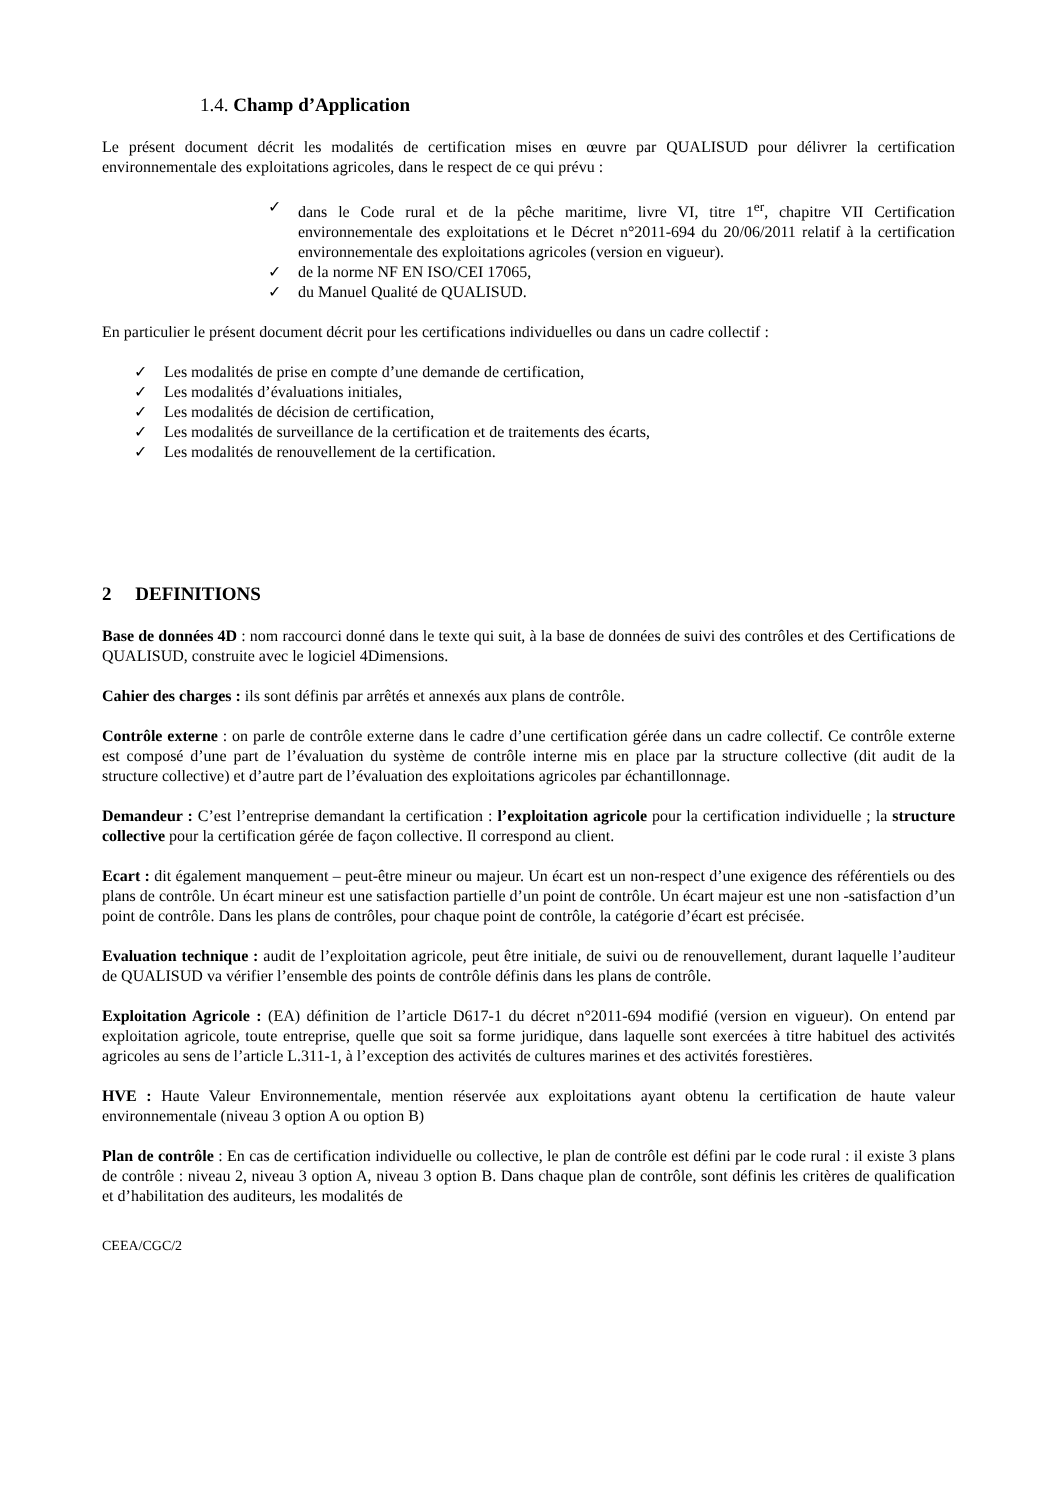1.4. Champ d’Application
Le présent document décrit les modalités de certification mises en œuvre par QUALISUD pour délivrer la certification environnementale des exploitations agricoles, dans le respect de ce qui prévu :
✓ dans le Code rural et de la pêche maritime, livre VI, titre 1<sup>er</sup>, chapitre VII Certification environnementale des exploitations et le Décret n°2011-694 du 20/06/2011 relatif à la certification environnementale des exploitations agricoles (version en vigueur).
✓ de la norme NF EN ISO/CEI 17065,
✓ du Manuel Qualité de QUALISUD.
En particulier le présent document décrit pour les certifications individuelles ou dans un cadre collectif :
✓ Les modalités de prise en compte d’une demande de certification,
✓ Les modalités d’évaluations initiales,
✓ Les modalités de décision de certification,
✓ Les modalités de surveillance de la certification et de traitements des écarts,
✓ Les modalités de renouvellement de la certification.
2 DEFINITIONS
Base de données 4D : nom raccourci donné dans le texte qui suit, à la base de données de suivi des contrôles et des Certifications de QUALISUD, construite avec le logiciel 4Dimensions.
Cahier des charges : ils sont définis par arrêtés et annexés aux plans de contrôle.
Contrôle externe : on parle de contrôle externe dans le cadre d’une certification gérée dans un cadre collectif. Ce contrôle externe est composé d’une part de l’évaluation du système de contrôle interne mis en place par la structure collective (dit audit de la structure collective) et d’autre part de l’évaluation des exploitations agricoles par échantillonnage.
Demandeur : C’est l’entreprise demandant la certification : l’exploitation agricole pour la certification individuelle ; la structure collective pour la certification gérée de façon collective. Il correspond au client.
Ecart : dit également manquement – peut-être mineur ou majeur. Un écart est un non-respect d’une exigence des référentiels ou des plans de contrôle. Un écart mineur est une satisfaction partielle d’un point de contrôle. Un écart majeur est une non -satisfaction d’un point de contrôle. Dans les plans de contrôles, pour chaque point de contrôle, la catégorie d’écart est précisée.
Evaluation technique : audit de l’exploitation agricole, peut être initiale, de suivi ou de renouvellement, durant laquelle l’auditeur de QUALISUD va vérifier l’ensemble des points de contrôle définis dans les plans de contrôle.
Exploitation Agricole : (EA) définition de l’article D617-1 du décret n°2011-694 modifié (version en vigueur). On entend par exploitation agricole, toute entreprise, quelle que soit sa forme juridique, dans laquelle sont exercées à titre habituel des activités agricoles au sens de l’article L.311-1, à l’exception des activités de cultures marines et des activités forestières.
HVE : Haute Valeur Environnementale, mention réservée aux exploitations ayant obtenu la certification de haute valeur environnementale (niveau 3 option A ou option B)
Plan de contrôle : En cas de certification individuelle ou collective, le plan de contrôle est défini par le code rural : il existe 3 plans de contrôle : niveau 2, niveau 3 option A, niveau 3 option B. Dans chaque plan de contrôle, sont définis les critères de qualification et d’habilitation des auditeurs, les modalités de
CEEA/CGC/2